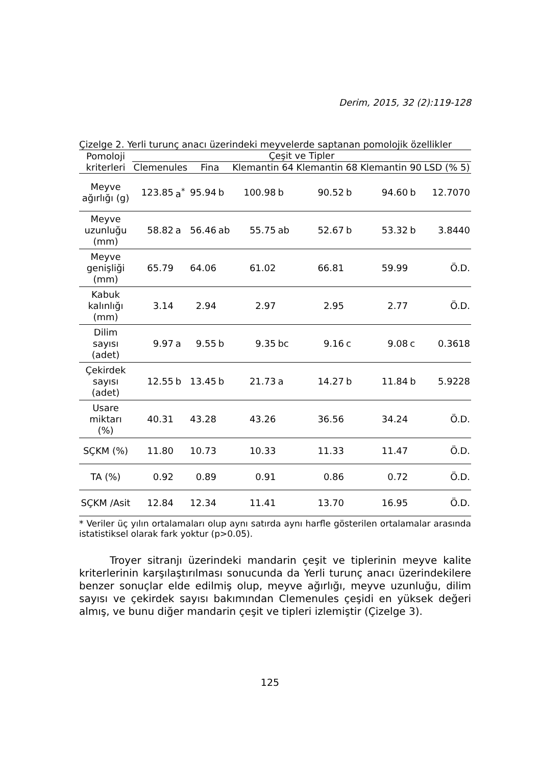Derim, 2015, 32 (2):119-128
Çizelge 2. Yerli turunç anacı üzerindeki meyvelerde saptanan pomolojik özellikler
| Pomoloji kriterleri | Çeşit ve Tipler | | | | | | | | | | |
| --- | --- | --- | --- | --- | --- | --- | --- | --- | --- | --- | --- |
| | Clemenules | | Fina | | Klemantin 64 | | Klemantin 68 | | Klemantin 90 | | LSD (% 5) |
| Meyve ağırlığı (g) | 123.85 | a<sup>*</sup> | 95.94 | b | 100.98 | b | 90.52 | b | 94.60 | b | 12.7070 |
| Meyve uzunluğu (mm) | 58.82 | a | 56.46 | ab | 55.75 | ab | 52.67 | b | 53.32 | b | 3.8440 |
| Meyve genişliği (mm) | 65.79 | | 64.06 | | 61.02 | | 66.81 | | 59.99 | | Ö.D. |
| Kabuk kalınlığı (mm) | 3.14 | | 2.94 | | 2.97 | | 2.95 | | 2.77 | | Ö.D. |
| Dilim sayısı (adet) | 9.97 | a | 9.55 | b | 9.35 | bc | 9.16 | c | 9.08 | c | 0.3618 |
| Çekirdek sayısı (adet) | 12.55 | b | 13.45 | b | 21.73 | a | 14.27 | b | 11.84 | b | 5.9228 |
| Usare miktarı (%) | 40.31 | | 43.28 | | 43.26 | | 36.56 | | 34.24 | | Ö.D. |
| SÇKM (%) | 11.80 | | 10.73 | | 10.33 | | 11.33 | | 11.47 | | Ö.D. |
| TA (%) | 0.92 | | 0.89 | | 0.91 | | 0.86 | | 0.72 | | Ö.D. |
| SÇKM /Asit | 12.84 | | 12.34 | | 11.41 | | 13.70 | | 16.95 | | Ö.D. |
* Veriler üç yılın ortalamaları olup aynı satırda aynı harfle gösterilen ortalamalar arasında istatistiksel olarak fark yoktur (p>0.05).
Troyer sitranjı üzerindeki mandarin çeşit ve tiplerinin meyve kalite kriterlerinin karşılaştırılması sonucunda da Yerli turunç anacı üzerindekilere benzer sonuçlar elde edilmiş olup, meyve ağırlığı, meyve uzunluğu, dilim sayısı ve çekirdek sayısı bakımından Clemenules çeşidi en yüksek değeri almış, ve bunu diğer mandarin çeşit ve tipleri izlemiştir (Çizelge 3).
125